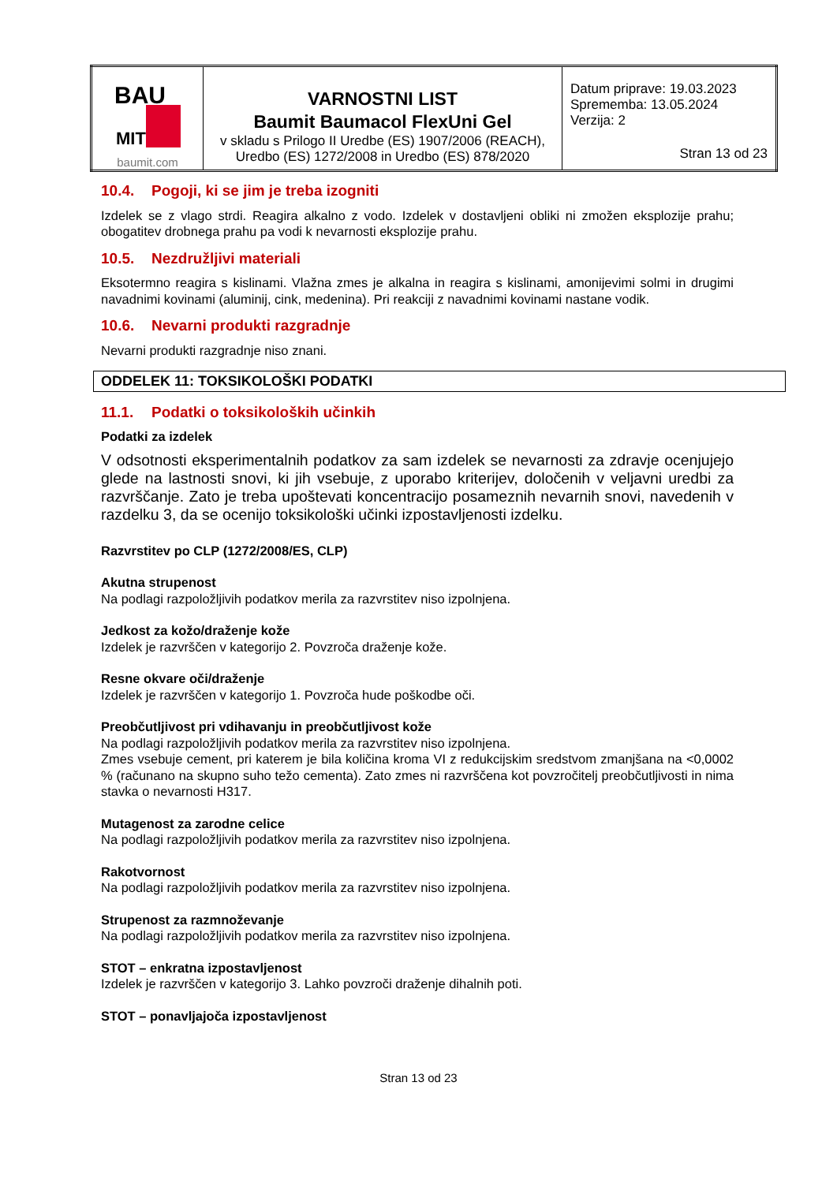| BAU MIT baumit.com | VARNOSTNI LIST Baumit Baumacol FlexUni Gel v skladu s Prilogo II Uredbe (ES) 1907/2006 (REACH), Uredbo (ES) 1272/2008 in Uredbo (ES) 878/2020 | Datum priprave: 19.03.2023 Sprememba: 13.05.2024 Verzija: 2 Stran 13 od 23 |
10.4. Pogoji, ki se jim je treba izogniti
Izdelek se z vlago strdi. Reagira alkalno z vodo. Izdelek v dostavljeni obliki ni zmožen eksplozije prahu; obogatitev drobnega prahu pa vodi k nevarnosti eksplozije prahu.
10.5. Nezdružljivi materiali
Eksotermno reagira s kislinami. Vlažna zmes je alkalna in reagira s kislinami, amonijevimi solmi in drugimi navadnimi kovinami (aluminij, cink, medenina). Pri reakciji z navadnimi kovinami nastane vodik.
10.6. Nevarni produkti razgradnje
Nevarni produkti razgradnje niso znani.
ODDELEK 11: TOKSIKOLOŠKI PODATKI
11.1. Podatki o toksikoloških učinkih
Podatki za izdelek
V odsotnosti eksperimentalnih podatkov za sam izdelek se nevarnosti za zdravje ocenjujejo glede na lastnosti snovi, ki jih vsebuje, z uporabo kriterijev, določenih v veljavni uredbi za razvrščanje. Zato je treba upoštevati koncentracijo posameznih nevarnih snovi, navedenih v razdelku 3, da se ocenijo toksikološki učinki izpostavljenosti izdelku.
Razvrstitev po CLP (1272/2008/ES, CLP)
Akutna strupenost
Na podlagi razpoložljivih podatkov merila za razvrstitev niso izpolnjena.
Jedkost za kožo/draženje kože
Izdelek je razvrščen v kategorijo 2. Povzroča draženje kože.
Resne okvare oči/draženje
Izdelek je razvrščen v kategorijo 1. Povzroča hude poškodbe oči.
Preobčutljivost pri vdihavanju in preobčutljivost kože
Na podlagi razpoložljivih podatkov merila za razvrstitev niso izpolnjena.
Zmes vsebuje cement, pri katerem je bila količina kroma VI z redukcijskim sredstvom zmanjšana na <0,0002 % (računano na skupno suho težo cementa). Zato zmes ni razvrščena kot povzročitelj preobčutljivosti in nima stavka o nevarnosti H317.
Mutagenost za zarodne celice
Na podlagi razpoložljivih podatkov merila za razvrstitev niso izpolnjena.
Rakotvornost
Na podlagi razpoložljivih podatkov merila za razvrstitev niso izpolnjena.
Strupenost za razmnoževanje
Na podlagi razpoložljivih podatkov merila za razvrstitev niso izpolnjena.
STOT – enkratna izpostavljenost
Izdelek je razvrščen v kategorijo 3. Lahko povzroči draženje dihalnih poti.
STOT – ponavljajoča izpostavljenost
Stran 13 od 23